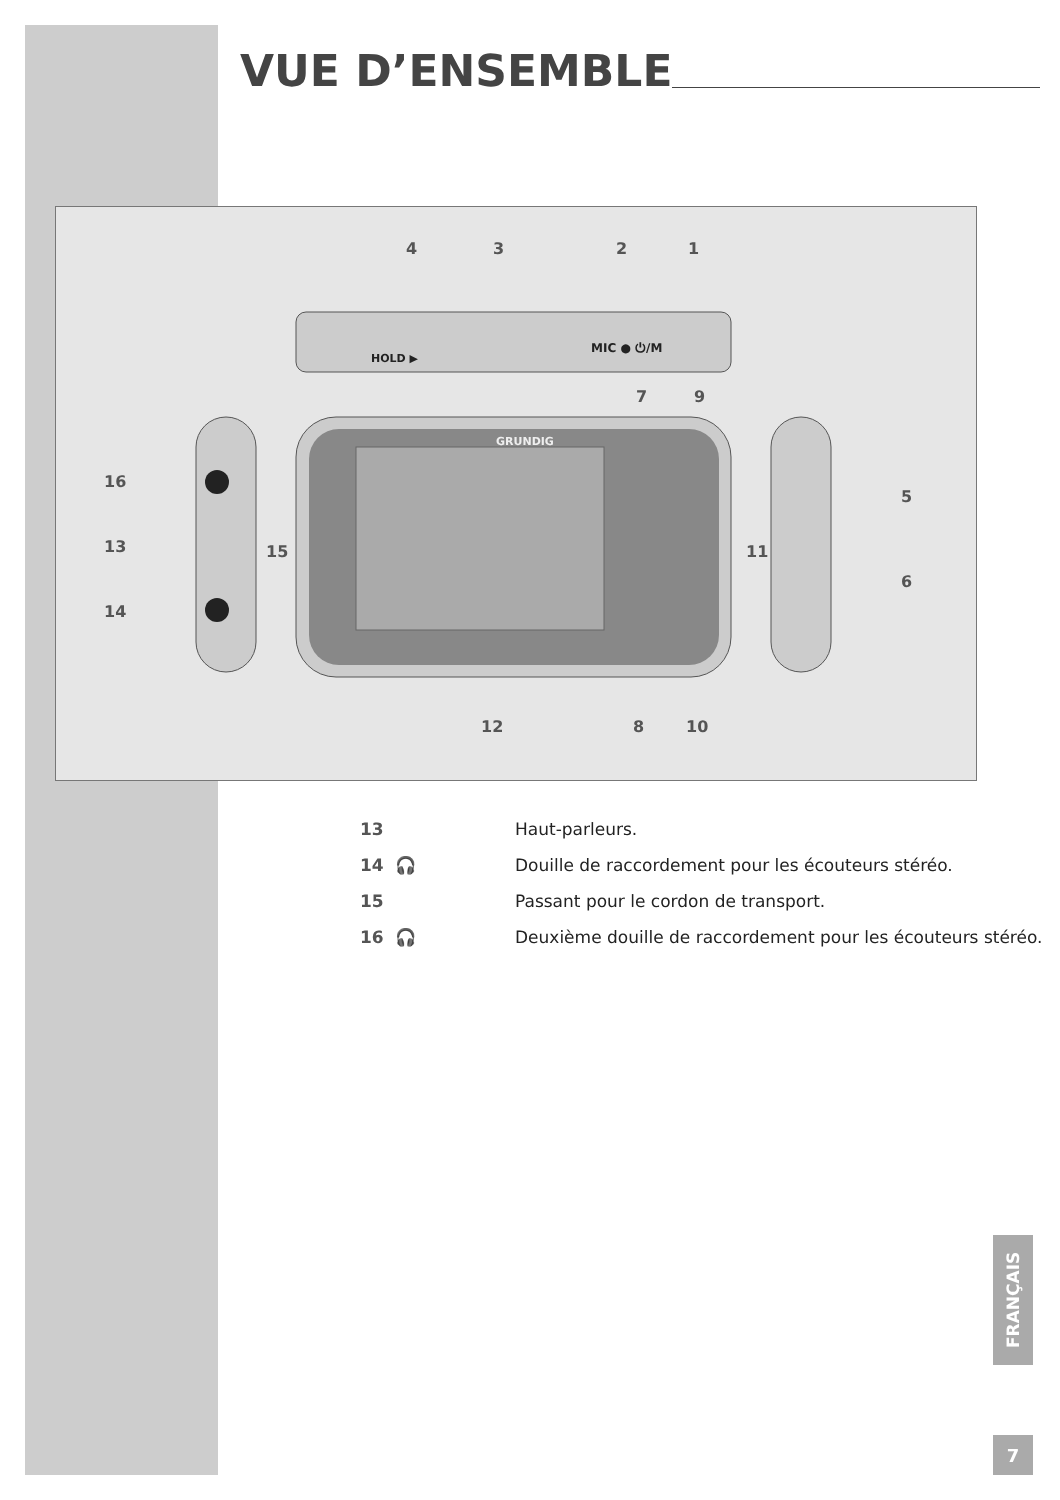VUE D’ENSEMBLE
4 3 2 1
7 9
GRUNDIG
16
13 15
14
5
11
6
12 8 10
HOLD ▶
MIC ● ⏻/M
| 13 | Haut-parleurs. |
| 14 🎧 | Douille de raccordement pour les écouteurs stéréo. |
| 15 | Passant pour le cordon de transport. |
| 16 🎧 | Deuxième douille de raccordement pour les écouteurs stéréo. |
FRANÇAIS
7